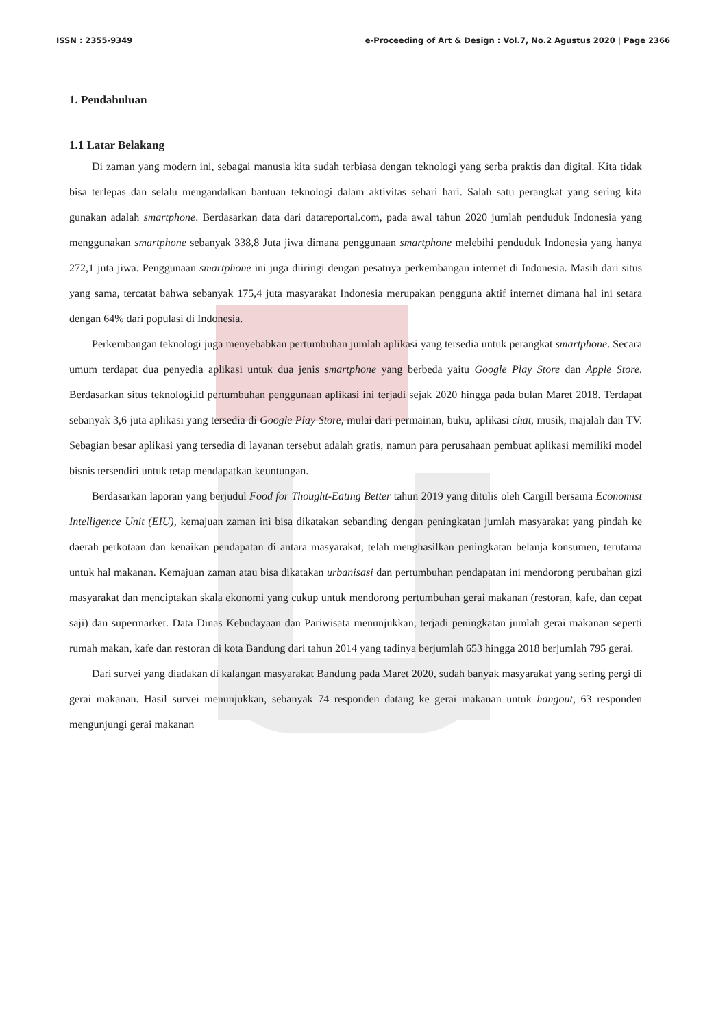ISSN : 2355-9349 e-Proceeding of Art & Design : Vol.7, No.2 Agustus 2020 | Page 2366
1. Pendahuluan
1.1 Latar Belakang
Di zaman yang modern ini, sebagai manusia kita sudah terbiasa dengan teknologi yang serba praktis dan digital. Kita tidak bisa terlepas dan selalu mengandalkan bantuan teknologi dalam aktivitas sehari hari. Salah satu perangkat yang sering kita gunakan adalah smartphone. Berdasarkan data dari datareportal.com, pada awal tahun 2020 jumlah penduduk Indonesia yang menggunakan smartphone sebanyak 338,8 Juta jiwa dimana penggunaan smartphone melebihi penduduk Indonesia yang hanya 272,1 juta jiwa. Penggunaan smartphone ini juga diiringi dengan pesatnya perkembangan internet di Indonesia. Masih dari situs yang sama, tercatat bahwa sebanyak 175,4 juta masyarakat Indonesia merupakan pengguna aktif internet dimana hal ini setara dengan 64% dari populasi di Indonesia.
Perkembangan teknologi juga menyebabkan pertumbuhan jumlah aplikasi yang tersedia untuk perangkat smartphone. Secara umum terdapat dua penyedia aplikasi untuk dua jenis smartphone yang berbeda yaitu Google Play Store dan Apple Store. Berdasarkan situs teknologi.id pertumbuhan penggunaan aplikasi ini terjadi sejak 2020 hingga pada bulan Maret 2018. Terdapat sebanyak 3,6 juta aplikasi yang tersedia di Google Play Store, mulai dari permainan, buku, aplikasi chat, musik, majalah dan TV. Sebagian besar aplikasi yang tersedia di layanan tersebut adalah gratis, namun para perusahaan pembuat aplikasi memiliki model bisnis tersendiri untuk tetap mendapatkan keuntungan.
Berdasarkan laporan yang berjudul Food for Thought-Eating Better tahun 2019 yang ditulis oleh Cargill bersama Economist Intelligence Unit (EIU), kemajuan zaman ini bisa dikatakan sebanding dengan peningkatan jumlah masyarakat yang pindah ke daerah perkotaan dan kenaikan pendapatan di antara masyarakat, telah menghasilkan peningkatan belanja konsumen, terutama untuk hal makanan. Kemajuan zaman atau bisa dikatakan urbanisasi dan pertumbuhan pendapatan ini mendorong perubahan gizi masyarakat dan menciptakan skala ekonomi yang cukup untuk mendorong pertumbuhan gerai makanan (restoran, kafe, dan cepat saji) dan supermarket. Data Dinas Kebudayaan dan Pariwisata menunjukkan, terjadi peningkatan jumlah gerai makanan seperti rumah makan, kafe dan restoran di kota Bandung dari tahun 2014 yang tadinya berjumlah 653 hingga 2018 berjumlah 795 gerai.
Dari survei yang diadakan di kalangan masyarakat Bandung pada Maret 2020, sudah banyak masyarakat yang sering pergi di gerai makanan. Hasil survei menunjukkan, sebanyak 74 responden datang ke gerai makanan untuk hangout, 63 responden mengunjungi gerai makanan